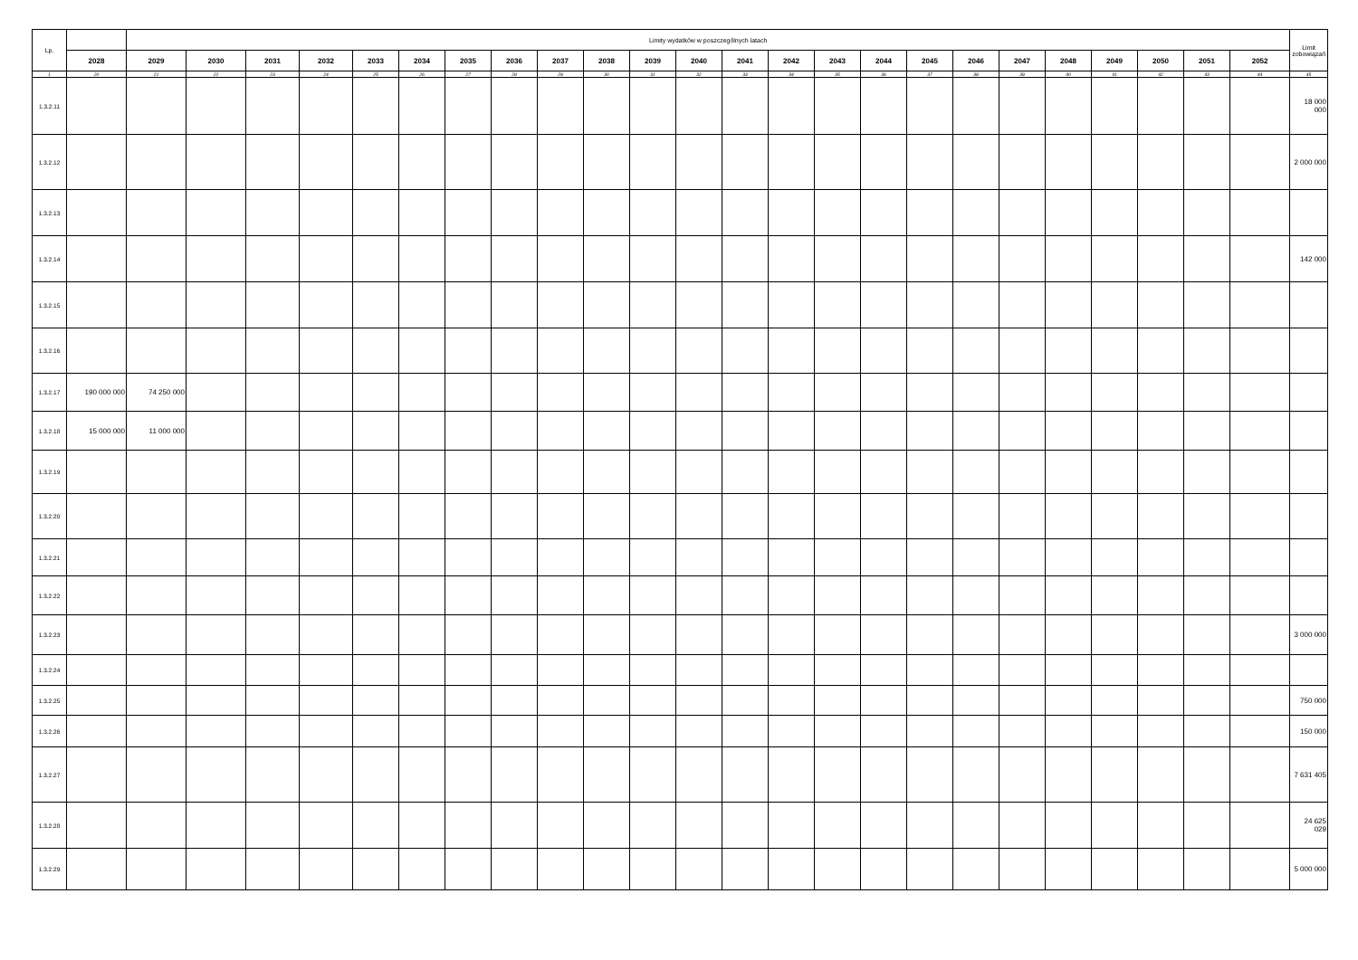| Lp. | | Limity wydatków w poszczególnych latach | | | | | | | | | | | | | | | | | | | | | | | | Limit zobowiązań |
| --- | --- | --- | --- | --- | --- | --- | --- | --- | --- | --- | --- | --- | --- | --- | --- | --- | --- | --- | --- | --- | --- | --- | --- | --- | --- | --- |
| | 2028 | 2029 | 2030 | 2031 | 2032 | 2033 | 2034 | 2035 | 2036 | 2037 | 2038 | 2039 | 2040 | 2041 | 2042 | 2043 | 2044 | 2045 | 2046 | 2047 | 2048 | 2049 | 2050 | 2051 | 2052 | |
| 1 | 20 | 21 | 22 | 23 | 24 | 25 | 26 | 27 | 28 | 29 | 30 | 31 | 32 | 33 | 34 | 35 | 36 | 37 | 38 | 39 | 40 | 41 | 42 | 43 | 44 | 45 |
| 1.3.2.11 | | | | | | | | | | | | | | | | | | | | | | | | | | 18 000 000 |
| 1.3.2.12 | | | | | | | | | | | | | | | | | | | | | | | | | | 2 000 000 |
| 1.3.2.13 | | | | | | | | | | | | | | | | | | | | | | | | | | |
| 1.3.2.14 | | | | | | | | | | | | | | | | | | | | | | | | | | 142 000 |
| 1.3.2.15 | | | | | | | | | | | | | | | | | | | | | | | | | | |
| 1.3.2.16 | | | | | | | | | | | | | | | | | | | | | | | | | | |
| 1.3.2.17 | 190 000 000 | 74 250 000 | | | | | | | | | | | | | | | | | | | | | | | | |
| 1.3.2.18 | 15 000 000 | 11 000 000 | | | | | | | | | | | | | | | | | | | | | | | | |
| 1.3.2.19 | | | | | | | | | | | | | | | | | | | | | | | | | | |
| 1.3.2.20 | | | | | | | | | | | | | | | | | | | | | | | | | | |
| 1.3.2.21 | | | | | | | | | | | | | | | | | | | | | | | | | | |
| 1.3.2.22 | | | | | | | | | | | | | | | | | | | | | | | | | | |
| 1.3.2.23 | | | | | | | | | | | | | | | | | | | | | | | | | | 3 000 000 |
| 1.3.2.24 | | | | | | | | | | | | | | | | | | | | | | | | | | |
| 1.3.2.25 | | | | | | | | | | | | | | | | | | | | | | | | | | 750 000 |
| 1.3.2.26 | | | | | | | | | | | | | | | | | | | | | | | | | | 150 000 |
| 1.3.2.27 | | | | | | | | | | | | | | | | | | | | | | | | | | 7 631 405 |
| 1.3.2.28 | | | | | | | | | | | | | | | | | | | | | | | | | | 24 625 029 |
| 1.3.2.29 | | | | | | | | | | | | | | | | | | | | | | | | | | 5 000 000 |